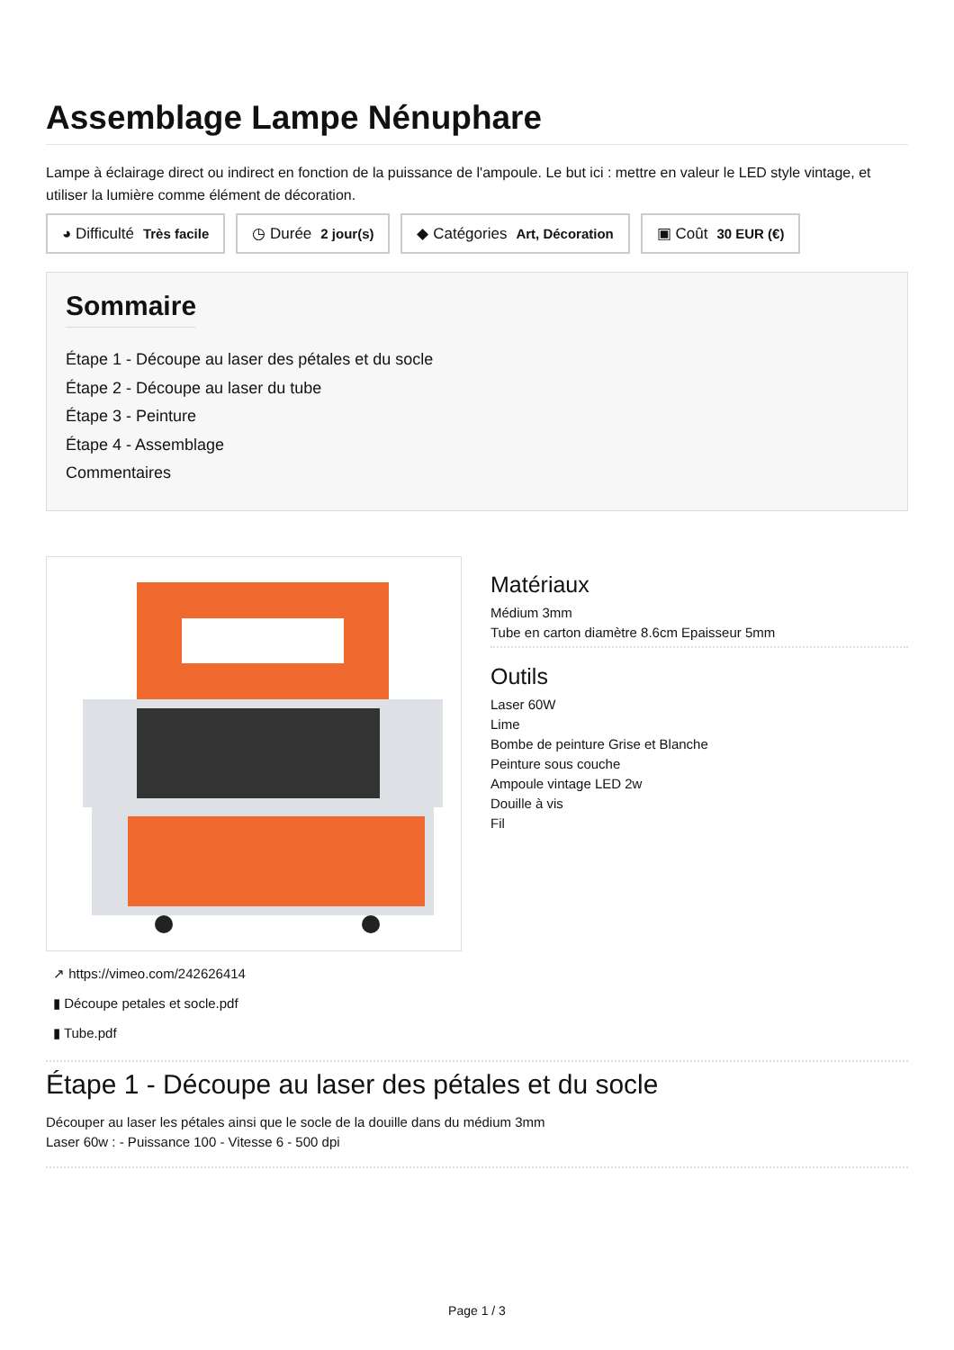Assemblage Lampe Nénuphare
Lampe à éclairage direct ou indirect en fonction de la puissance de l'ampoule. Le but ici : mettre en valeur le LED style vintage, et utiliser la lumière comme élément de décoration.
◕ Difficulté Très facile ◷ Durée 2 jour(s) ◆ Catégories Art, Décoration ▣ Coût 30 EUR (€)
Sommaire
Étape 1 - Découpe au laser des pétales et du socle
Étape 2 - Découpe au laser du tube
Étape 3 - Peinture
Étape 4 - Assemblage
Commentaires
↗ https://vimeo.com/242626414
▮ Découpe petales et socle.pdf
▮ Tube.pdf
Matériaux
Médium 3mm
Tube en carton diamètre 8.6cm Epaisseur 5mm
Outils
Laser 60W
Lime
Bombe de peinture Grise et Blanche
Peinture sous couche
Ampoule vintage LED 2w
Douille à vis
Fil
Étape 1 - Découpe au laser des pétales et du socle
Découper au laser les pétales ainsi que le socle de la douille dans du médium 3mm
Laser 60w : - Puissance 100 - Vitesse 6 - 500 dpi
Page 1 / 3